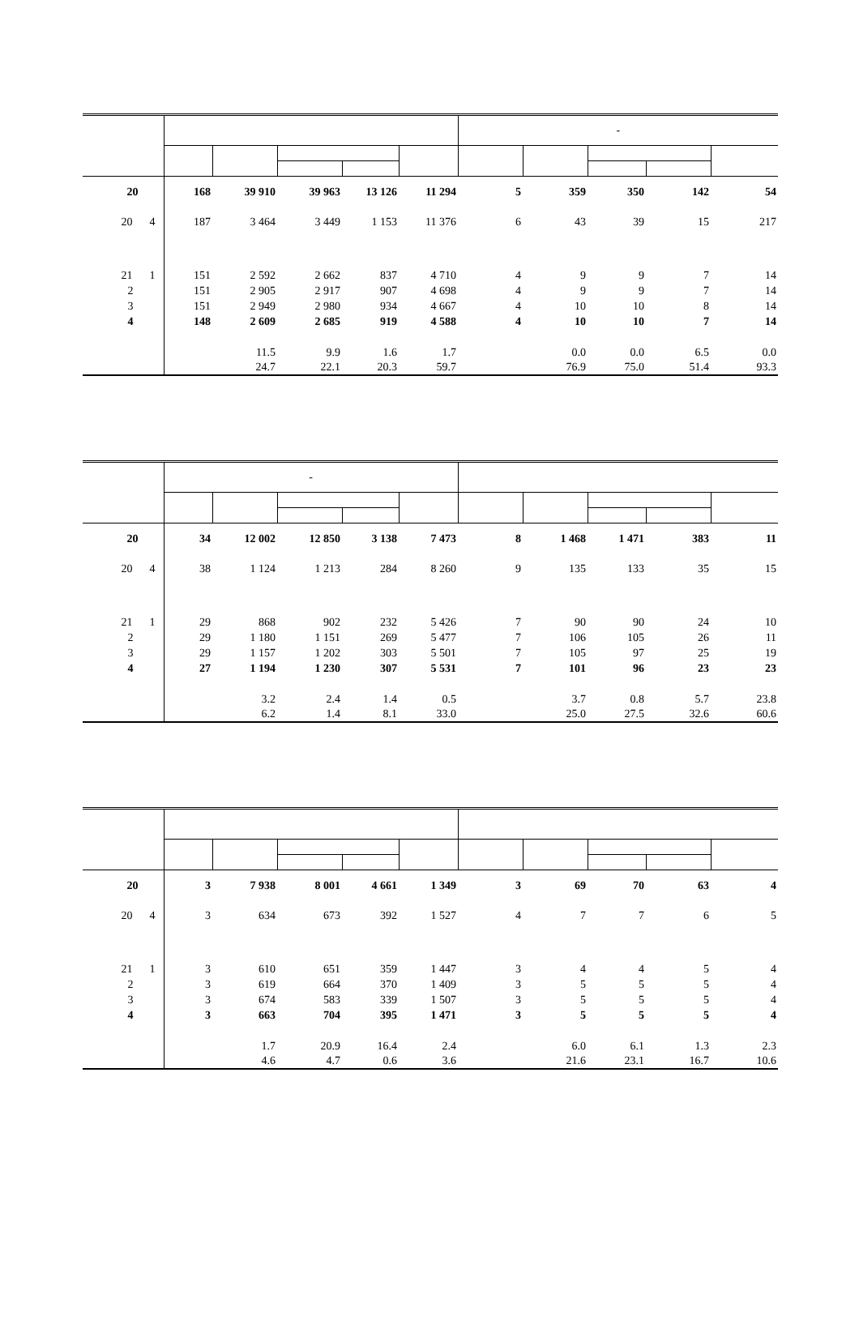| | | | | | | - | | | | |
| --- | --- | --- | --- | --- | --- | --- | --- | --- | --- | --- |
| 20 | 168 | 39 910 | 39 963 | 13 126 | 11 294 | 5 | 359 | 350 | 142 | 54 |
| 20 4 | 187 | 3 464 | 3 449 | 1 153 | 11 376 | 6 | 43 | 39 | 15 | 217 |
| 21 1 | 151 | 2 592 | 2 662 | 837 | 4 710 | 4 | 9 | 9 | 7 | 14 |
| 2 | 151 | 2 905 | 2 917 | 907 | 4 698 | 4 | 9 | 9 | 7 | 14 |
| 3 | 151 | 2 949 | 2 980 | 934 | 4 667 | 4 | 10 | 10 | 8 | 14 |
| 4 | 148 | 2 609 | 2 685 | 919 | 4 588 | 4 | 10 | 10 | 7 | 14 |
| | | 11.5 | 9.9 | 1.6 | 1.7 | | 0.0 | 0.0 | 6.5 | 0.0 |
| | | 24.7 | 22.1 | 20.3 | 59.7 | | 76.9 | 75.0 | 51.4 | 93.3 |
| | - | | | | | | | | | |
| --- | --- | --- | --- | --- | --- | --- | --- | --- | --- | --- |
| 20 | 34 | 12 002 | 12 850 | 3 138 | 7 473 | 8 | 1 468 | 1 471 | 383 | 11 |
| 20 4 | 38 | 1 124 | 1 213 | 284 | 8 260 | 9 | 135 | 133 | 35 | 15 |
| 21 1 | 29 | 868 | 902 | 232 | 5 426 | 7 | 90 | 90 | 24 | 10 |
| 2 | 29 | 1 180 | 1 151 | 269 | 5 477 | 7 | 106 | 105 | 26 | 11 |
| 3 | 29 | 1 157 | 1 202 | 303 | 5 501 | 7 | 105 | 97 | 25 | 19 |
| 4 | 27 | 1 194 | 1 230 | 307 | 5 531 | 7 | 101 | 96 | 23 | 23 |
| | | 3.2 | 2.4 | 1.4 | 0.5 | | 3.7 | 0.8 | 5.7 | 23.8 |
| | | 6.2 | 1.4 | 8.1 | 33.0 | | 25.0 | 27.5 | 32.6 | 60.6 |
| 20 | 3 | 7 938 | 8 001 | 4 661 | 1 349 | 3 | 69 | 70 | 63 | 4 |
| 20 4 | 3 | 634 | 673 | 392 | 1 527 | 4 | 7 | 7 | 6 | 5 |
| 21 1 | 3 | 610 | 651 | 359 | 1 447 | 3 | 4 | 4 | 5 | 4 |
| 2 | 3 | 619 | 664 | 370 | 1 409 | 3 | 5 | 5 | 5 | 4 |
| 3 | 3 | 674 | 583 | 339 | 1 507 | 3 | 5 | 5 | 5 | 4 |
| 4 | 3 | 663 | 704 | 395 | 1 471 | 3 | 5 | 5 | 5 | 4 |
| | | 1.7 | 20.9 | 16.4 | 2.4 | | 6.0 | 6.1 | 1.3 | 2.3 |
| | | 4.6 | 4.7 | 0.6 | 3.6 | | 21.6 | 23.1 | 16.7 | 10.6 |